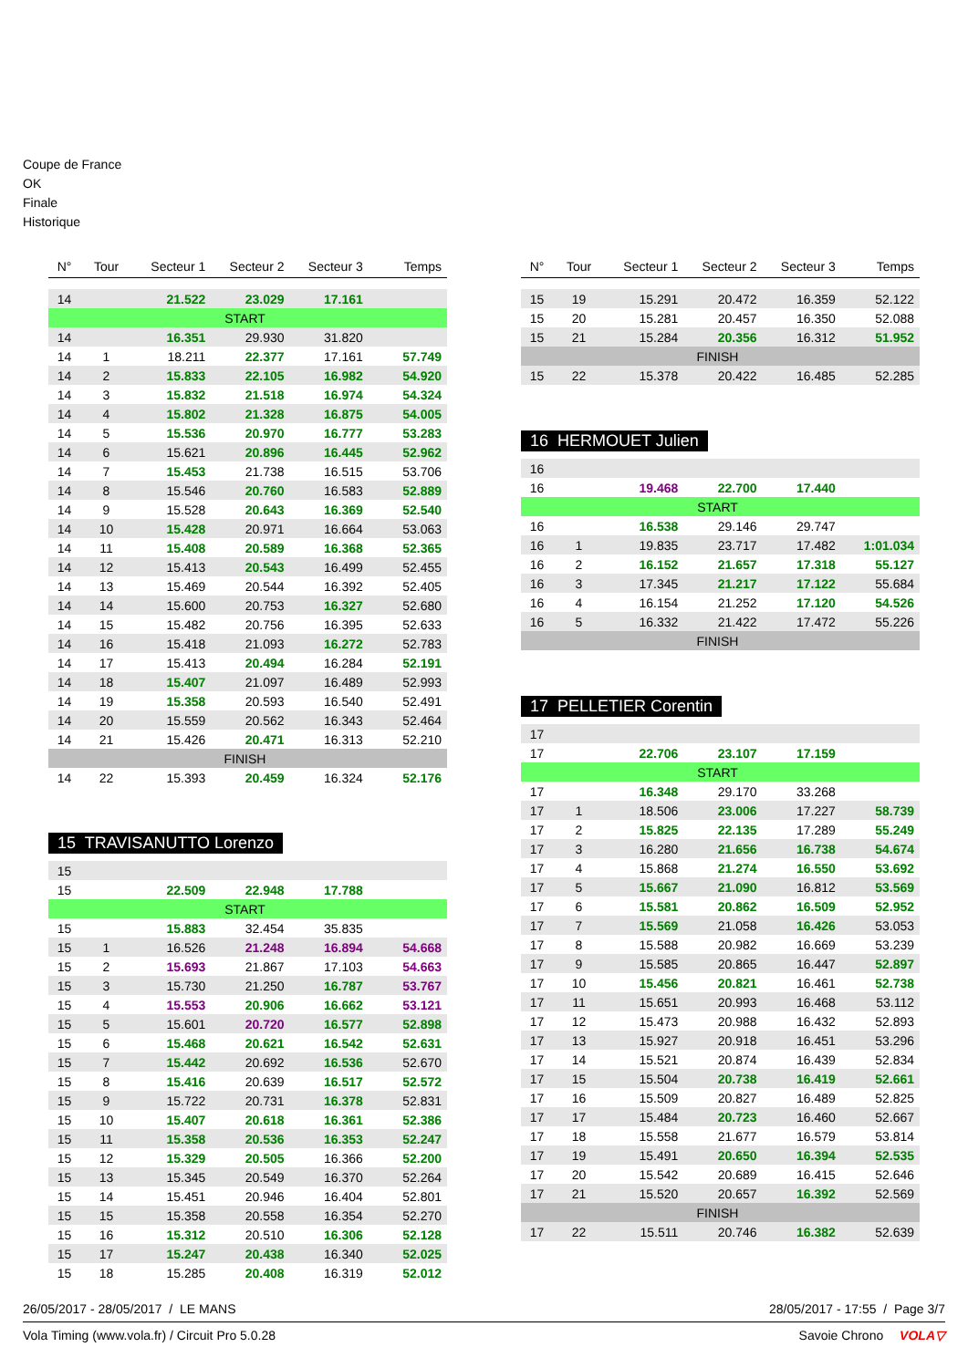Coupe de France
OK
Finale
Historique
| N° | Tour | Secteur 1 | Secteur 2 | Secteur 3 | Temps |
| --- | --- | --- | --- | --- | --- |
| 14 | | 21.522 | 23.029 | 17.161 | |
| START | | | | | |
| 14 | | 16.351 | 29.930 | 31.820 | |
| 14 | 1 | 18.211 | 22.377 | 17.161 | 57.749 |
| 14 | 2 | 15.833 | 22.105 | 16.982 | 54.920 |
| 14 | 3 | 15.832 | 21.518 | 16.974 | 54.324 |
| 14 | 4 | 15.802 | 21.328 | 16.875 | 54.005 |
| 14 | 5 | 15.536 | 20.970 | 16.777 | 53.283 |
| 14 | 6 | 15.621 | 20.896 | 16.445 | 52.962 |
| 14 | 7 | 15.453 | 21.738 | 16.515 | 53.706 |
| 14 | 8 | 15.546 | 20.760 | 16.583 | 52.889 |
| 14 | 9 | 15.528 | 20.643 | 16.369 | 52.540 |
| 14 | 10 | 15.428 | 20.971 | 16.664 | 53.063 |
| 14 | 11 | 15.408 | 20.589 | 16.368 | 52.365 |
| 14 | 12 | 15.413 | 20.543 | 16.499 | 52.455 |
| 14 | 13 | 15.469 | 20.544 | 16.392 | 52.405 |
| 14 | 14 | 15.600 | 20.753 | 16.327 | 52.680 |
| 14 | 15 | 15.482 | 20.756 | 16.395 | 52.633 |
| 14 | 16 | 15.418 | 21.093 | 16.272 | 52.783 |
| 14 | 17 | 15.413 | 20.494 | 16.284 | 52.191 |
| 14 | 18 | 15.407 | 21.097 | 16.489 | 52.993 |
| 14 | 19 | 15.358 | 20.593 | 16.540 | 52.491 |
| 14 | 20 | 15.559 | 20.562 | 16.343 | 52.464 |
| 14 | 21 | 15.426 | 20.471 | 16.313 | 52.210 |
| FINISH | | | | | |
| 14 | 22 | 15.393 | 20.459 | 16.324 | 52.176 |
15 TRAVISANUTTO Lorenzo
| 15 | | | | | |
| 15 | | 22.509 | 22.948 | 17.788 | |
| START | | | | | |
| 15 | | 15.883 | 32.454 | 35.835 | |
| 15 | 1 | 16.526 | 21.248 | 16.894 | 54.668 |
| 15 | 2 | 15.693 | 21.867 | 17.103 | 54.663 |
| 15 | 3 | 15.730 | 21.250 | 16.787 | 53.767 |
| 15 | 4 | 15.553 | 20.906 | 16.662 | 53.121 |
| 15 | 5 | 15.601 | 20.720 | 16.577 | 52.898 |
| 15 | 6 | 15.468 | 20.621 | 16.542 | 52.631 |
| 15 | 7 | 15.442 | 20.692 | 16.536 | 52.670 |
| 15 | 8 | 15.416 | 20.639 | 16.517 | 52.572 |
| 15 | 9 | 15.722 | 20.731 | 16.378 | 52.831 |
| 15 | 10 | 15.407 | 20.618 | 16.361 | 52.386 |
| 15 | 11 | 15.358 | 20.536 | 16.353 | 52.247 |
| 15 | 12 | 15.329 | 20.505 | 16.366 | 52.200 |
| 15 | 13 | 15.345 | 20.549 | 16.370 | 52.264 |
| 15 | 14 | 15.451 | 20.946 | 16.404 | 52.801 |
| 15 | 15 | 15.358 | 20.558 | 16.354 | 52.270 |
| 15 | 16 | 15.312 | 20.510 | 16.306 | 52.128 |
| 15 | 17 | 15.247 | 20.438 | 16.340 | 52.025 |
| 15 | 18 | 15.285 | 20.408 | 16.319 | 52.012 |
| N° | Tour | Secteur 1 | Secteur 2 | Secteur 3 | Temps |
| --- | --- | --- | --- | --- | --- |
| 15 | 19 | 15.291 | 20.472 | 16.359 | 52.122 |
| 15 | 20 | 15.281 | 20.457 | 16.350 | 52.088 |
| 15 | 21 | 15.284 | 20.356 | 16.312 | 51.952 |
| FINISH | | | | | |
| 15 | 22 | 15.378 | 20.422 | 16.485 | 52.285 |
16 HERMOUET Julien
| 16 | | | | | |
| 16 | | 19.468 | 22.700 | 17.440 | |
| START | | | | | |
| 16 | | 16.538 | 29.146 | 29.747 | |
| 16 | 1 | 19.835 | 23.717 | 17.482 | 1:01.034 |
| 16 | 2 | 16.152 | 21.657 | 17.318 | 55.127 |
| 16 | 3 | 17.345 | 21.217 | 17.122 | 55.684 |
| 16 | 4 | 16.154 | 21.252 | 17.120 | 54.526 |
| 16 | 5 | 16.332 | 21.422 | 17.472 | 55.226 |
| FINISH | | | | | |
17 PELLETIER Corentin
| 17 | | | | | |
| 17 | | 22.706 | 23.107 | 17.159 | |
| START | | | | | |
| 17 | | 16.348 | 29.170 | 33.268 | |
| 17 | 1 | 18.506 | 23.006 | 17.227 | 58.739 |
| 17 | 2 | 15.825 | 22.135 | 17.289 | 55.249 |
| 17 | 3 | 16.280 | 21.656 | 16.738 | 54.674 |
| 17 | 4 | 15.868 | 21.274 | 16.550 | 53.692 |
| 17 | 5 | 15.667 | 21.090 | 16.812 | 53.569 |
| 17 | 6 | 15.581 | 20.862 | 16.509 | 52.952 |
| 17 | 7 | 15.569 | 21.058 | 16.426 | 53.053 |
| 17 | 8 | 15.588 | 20.982 | 16.669 | 53.239 |
| 17 | 9 | 15.585 | 20.865 | 16.447 | 52.897 |
| 17 | 10 | 15.456 | 20.821 | 16.461 | 52.738 |
| 17 | 11 | 15.651 | 20.993 | 16.468 | 53.112 |
| 17 | 12 | 15.473 | 20.988 | 16.432 | 52.893 |
| 17 | 13 | 15.927 | 20.918 | 16.451 | 53.296 |
| 17 | 14 | 15.521 | 20.874 | 16.439 | 52.834 |
| 17 | 15 | 15.504 | 20.738 | 16.419 | 52.661 |
| 17 | 16 | 15.509 | 20.827 | 16.489 | 52.825 |
| 17 | 17 | 15.484 | 20.723 | 16.460 | 52.667 |
| 17 | 18 | 15.558 | 21.677 | 16.579 | 53.814 |
| 17 | 19 | 15.491 | 20.650 | 16.394 | 52.535 |
| 17 | 20 | 15.542 | 20.689 | 16.415 | 52.646 |
| 17 | 21 | 15.520 | 20.657 | 16.392 | 52.569 |
| FINISH | | | | | |
| 17 | 22 | 15.511 | 20.746 | 16.382 | 52.639 |
26/05/2017 - 28/05/2017 / LE MANS 28/05/2017 - 17:55 / Page 3/7
Vola Timing (www.vola.fr) / Circuit Pro 5.0.28 Savoie Chrono VOLA▽